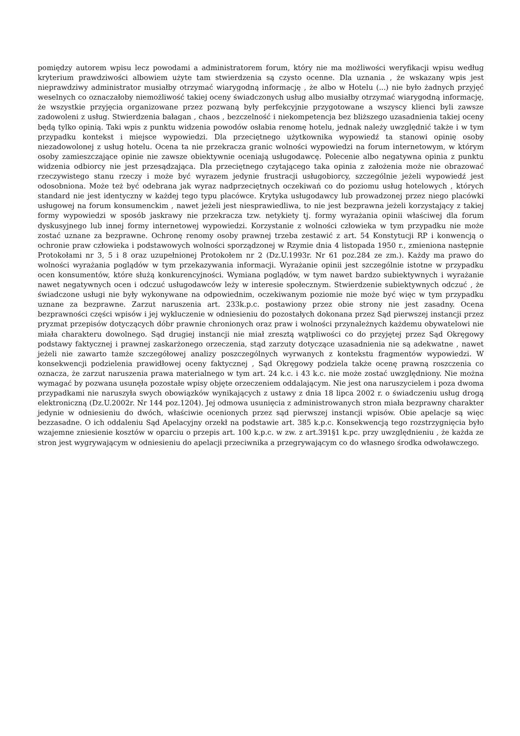pomiędzy autorem wpisu lecz powodami a administratorem forum, który nie ma możliwości weryfikacji wpisu według kryterium prawdziwości albowiem użyte tam stwierdzenia są czysto ocenne. Dla uznania , że wskazany wpis jest nieprawdziwy administrator musiałby otrzymać wiarygodną informację , że albo w Hotelu (...) nie było żadnych przyjęć weselnych co oznaczałoby niemożliwość takiej oceny świadczonych usług albo musiałby otrzymać wiarygodną informację, że wszystkie przyjęcia organizowane przez pozwaną były perfekcyjnie przygotowane a wszyscy klienci byli zawsze zadowoleni z usług. Stwierdzenia bałagan , chaos , bezczelność i niekompetencja bez bliższego uzasadnienia takiej oceny będą tylko opinią. Taki wpis z punktu widzenia powodów osłabia renomę hotelu, jednak należy uwzględnić także i w tym przypadku kontekst i miejsce wypowiedzi. Dla przeciętnego użytkownika wypowiedź ta stanowi opinię osoby niezadowolonej z usług hotelu. Ocena ta nie przekracza granic wolności wypowiedzi na forum internetowym, w którym osoby zamieszczające opinie nie zawsze obiektywnie oceniają usługodawcę. Polecenie albo negatywna opinia z punktu widzenia odbiorcy nie jest przesądzająca. Dla przeciętnego czytającego taka opinia z założenia może nie obrazować rzeczywistego stanu rzeczy i może być wyrazem jedynie frustracji usługobiorcy, szczególnie jeżeli wypowiedź jest odosobniona. Może też być odebrana jak wyraz nadprzeciętnych oczekiwań co do poziomu usług hotelowych , których standard nie jest identyczny w każdej tego typu placówce. Krytyka usługodawcy lub prowadzonej przez niego placówki usługowej na forum konsumenckim , nawet jeżeli jest niesprawiedliwa, to nie jest bezprawna jeżeli korzystający z takiej formy wypowiedzi w sposób jaskrawy nie przekracza tzw. netykiety tj. formy wyrażania opinii właściwej dla forum dyskusyjnego lub innej formy internetowej wypowiedzi. Korzystanie z wolności człowieka w tym przypadku nie może zostać uznane za bezprawne. Ochronę renomy osoby prawnej trzeba zestawić z art. 54 Konstytucji RP i konwencją o ochronie praw człowieka i podstawowych wolności sporządzonej w Rzymie dnia 4 listopada 1950 r., zmieniona następnie Protokołami nr 3, 5 i 8 oraz uzupełnionej Protokołem nr 2 (Dz.U.1993r. Nr 61 poz.284 ze zm.). Każdy ma prawo do wolności wyrażania poglądów w tym przekazywania informacji. Wyrażanie opinii jest szczególnie istotne w przypadku ocen konsumentów, które służą konkurencyjności. Wymiana poglądów, w tym nawet bardzo subiektywnych i wyrażanie nawet negatywnych ocen i odczuć usługodawców leży w interesie społecznym. Stwierdzenie subiektywnych odczuć , że świadczone usługi nie były wykonywane na odpowiednim, oczekiwanym poziomie nie może być więc w tym przypadku uznane za bezprawne. Zarzut naruszenia art. 233k.p.c. postawiony przez obie strony nie jest zasadny. Ocena bezprawności części wpisów i jej wykluczenie w odniesieniu do pozostałych dokonana przez Sąd pierwszej instancji przez pryzmat przepisów dotyczących dóbr prawnie chronionych oraz praw i wolności przynależnych każdemu obywatelowi nie miała charakteru dowolnego. Sąd drugiej instancji nie miał zresztą wątpliwości co do przyjętej przez Sąd Okręgowy podstawy faktycznej i prawnej zaskarżonego orzeczenia, stąd zarzuty dotyczące uzasadnienia nie są adekwatne , nawet jeżeli nie zawarto tamże szczegółowej analizy poszczególnych wyrwanych z kontekstu fragmentów wypowiedzi. W konsekwencji podzielenia prawidłowej oceny faktycznej , Sąd Okręgowy podziela także ocenę prawną roszczenia co oznacza, że zarzut naruszenia prawa materialnego w tym art. 24 k.c. i 43 k.c. nie może zostać uwzględniony. Nie można wymagać by pozwana usunęła pozostałe wpisy objęte orzeczeniem oddalającym. Nie jest ona naruszycielem i poza dwoma przypadkami nie naruszyła swych obowiązków wynikających z ustawy z dnia 18 lipca 2002 r. o świadczeniu usług drogą elektroniczną (Dz.U.2002r. Nr 144 poz.1204). Jej odmowa usunięcia z administrowanych stron miała bezprawny charakter jedynie w odniesieniu do dwóch, właściwie ocenionych przez sąd pierwszej instancji wpisów. Obie apelacje są więc bezzasadne. O ich oddaleniu Sąd Apelacyjny orzekł na podstawie art. 385 k.p.c. Konsekwencją tego rozstrzygnięcia było wzajemne zniesienie kosztów w oparciu o przepis art. 100 k.p.c. w zw. z art.391§1 k.pc. przy uwzględnieniu , że każda ze stron jest wygrywającym w odniesieniu do apelacji przeciwnika a przegrywającym co do własnego środka odwoławczego.